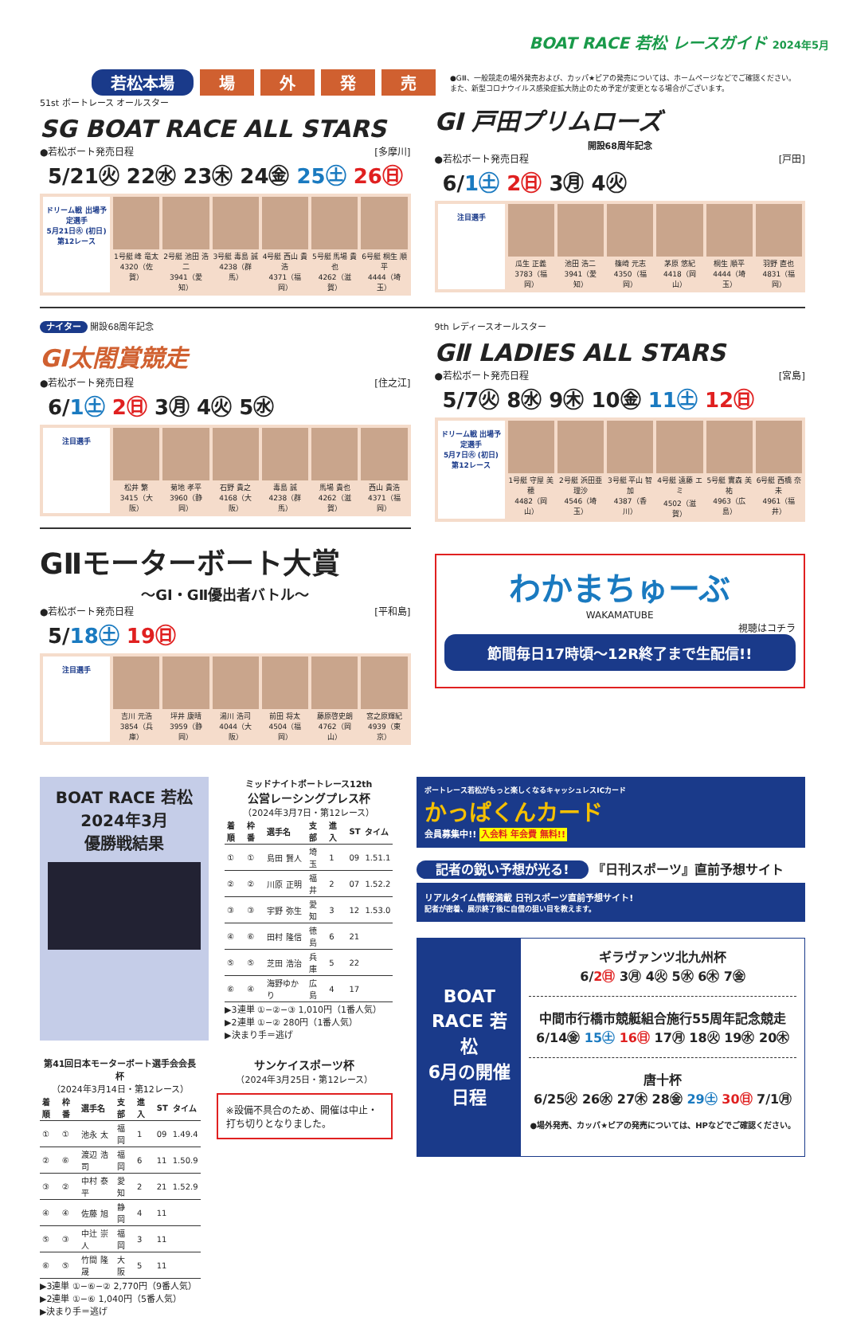BOAT RACE 若松 レースガイド 2024年5月
若松本場 場 外 発 売
●GⅢ、一般競走の場外発売および、カッパ★ピアの発売については、ホームページなどでご確認ください。
また、新型コロナウイルス感染症拡大防止のため予定が変更となる場合がございます。
51st ボートレース オールスター
SG BOAT RACE ALL STARS
●若松ボート発売日程 [多摩川]
5/21㊋ 22㊌ 23㊍ 24㊎ 25㊏ 26㊐
ドリーム戦 出場予定選手
5月21日㊋ (初日) 第12レース
1号艇 峰 竜太
4320（佐賀）
2号艇 池田 浩二
3941（愛知）
3号艇 毒島 誠
4238（群馬）
4号艇 西山 貴浩
4371（福岡）
5号艇 馬場 貴也
4262（滋賀）
6号艇 桐生 順平
4444（埼玉）
GI 戸田プリムローズ
開設68周年記念
●若松ボート発売日程 [戸田]
6/1㊏ 2㊐ 3㊊ 4㊋
注目選手
瓜生 正義
3783（福岡）
池田 浩二
3941（愛知）
篠崎 元志
4350（福岡）
茅原 悠紀
4418（岡山）
桐生 順平
4444（埼玉）
羽野 直也
4831（福岡）
ナイター 開設68周年記念
GI太閤賞競走
●若松ボート発売日程 [住之江]
6/1㊏ 2㊐ 3㊊ 4㊋ 5㊌
注目選手
松井 繁
3415（大阪）
菊地 孝平
3960（静岡）
石野 貴之
4168（大阪）
毒島 誠
4238（群馬）
馬場 貴也
4262（滋賀）
西山 貴浩
4371（福岡）
GⅡモーターボート大賞
～GI・GⅡ優出者バトル～
●若松ボート発売日程 [平和島]
5/18㊏ 19㊐
注目選手
吉川 元浩
3854（兵庫）
坪井 康晴
3959（静岡）
湯川 浩司
4044（大阪）
前田 将太
4504（福岡）
藤原啓史朗
4762（岡山）
宮之原輝紀
4939（東京）
9th レディースオールスター
GⅡ LADIES ALL STARS
●若松ボート発売日程 [宮島]
5/7㊋ 8㊌ 9㊍ 10㊎ 11㊏ 12㊐
ドリーム戦 出場予定選手
5月7日㊋ (初日) 第12レース
1号艇 守屋 美穂
4482（岡山）
2号艇 浜田亜理沙
4546（埼玉）
3号艇 平山 智加
4387（香川）
4号艇 遠藤 エミ
4502（滋賀）
5号艇 實森 美祐
4963（広島）
6号艇 西橋 奈未
4961（福井）
わかまちゅーぶ
WAKAMATUBE
視聴はコチラ
節間毎日17時頃～12R終了まで生配信!!
BOAT RACE 若松
2024年3月
優勝戦結果
ミッドナイトボートレース12th
公営レーシングプレス杯
（2024年3月7日・第12レース）
| 着順 | 枠番 | 選手名 | 支部 | 進入 | ST | タイム |
| --- | --- | --- | --- | --- | --- | --- |
| ① | ① | 島田 賢人 | 埼玉 | 1 | 09 | 1.51.1 |
| ② | ② | 川原 正明 | 福井 | 2 | 07 | 1.52.2 |
| ③ | ③ | 宇野 弥生 | 愛知 | 3 | 12 | 1.53.0 |
| ④ | ⑥ | 田村 隆信 | 徳島 | 6 | 21 | |
| ⑤ | ⑤ | 芝田 浩治 | 兵庫 | 5 | 22 | |
| ⑥ | ④ | 海野ゆかり | 広島 | 4 | 17 | |
▶3連単 ①−②−③ 1,010円（1番人気）
▶2連単 ①−② 280円（1番人気）
▶決まり手＝逃げ
第41回日本モーターボート選手会会長杯
（2024年3月14日・第12レース）
| 着順 | 枠番 | 選手名 | 支部 | 進入 | ST | タイム |
| --- | --- | --- | --- | --- | --- | --- |
| ① | ① | 池永 太 | 福岡 | 1 | 09 | 1.49.4 |
| ② | ⑥ | 渡辺 浩司 | 福岡 | 6 | 11 | 1.50.9 |
| ③ | ② | 中村 泰平 | 愛知 | 2 | 21 | 1.52.9 |
| ④ | ④ | 佐藤 旭 | 静岡 | 4 | 11 | |
| ⑤ | ③ | 中辻 崇人 | 福岡 | 3 | 11 | |
| ⑥ | ⑤ | 竹間 隆晟 | 大阪 | 5 | 11 | |
▶3連単 ①−⑥−② 2,770円（9番人気）
▶2連単 ①−⑥ 1,040円（5番人気）
▶決まり手＝逃げ
サンケイスポーツ杯
（2024年3月25日・第12レース）
※設備不具合のため、開催は中止・打ち切りとなりました。
ボートレース若松がもっと楽しくなるキャッシュレスICカード
かっぱくんカード
会員募集中!! 入会料 年会費 無料!!
記者の鋭い予想が光る! 『日刊スポーツ』直前予想サイト
リアルタイム情報満載 日刊スポーツ直前予想サイト!
記者が密着、展示終了後に自信の狙い目を教えます。
BOAT RACE 若松
6月の開催日程
ギラヴァンツ北九州杯
6/2㊐ 3㊊ 4㊋ 5㊌ 6㊍ 7㊎
中間市行橋市競艇組合施行55周年記念競走
6/14㊎ 15㊏ 16㊐ 17㊊ 18㊋ 19㊌ 20㊍
唐十杯
6/25㊋ 26㊌ 27㊍ 28㊎ 29㊏ 30㊐ 7/1㊊
●場外発売、カッパ★ピアの発売については、HPなどでご確認ください。